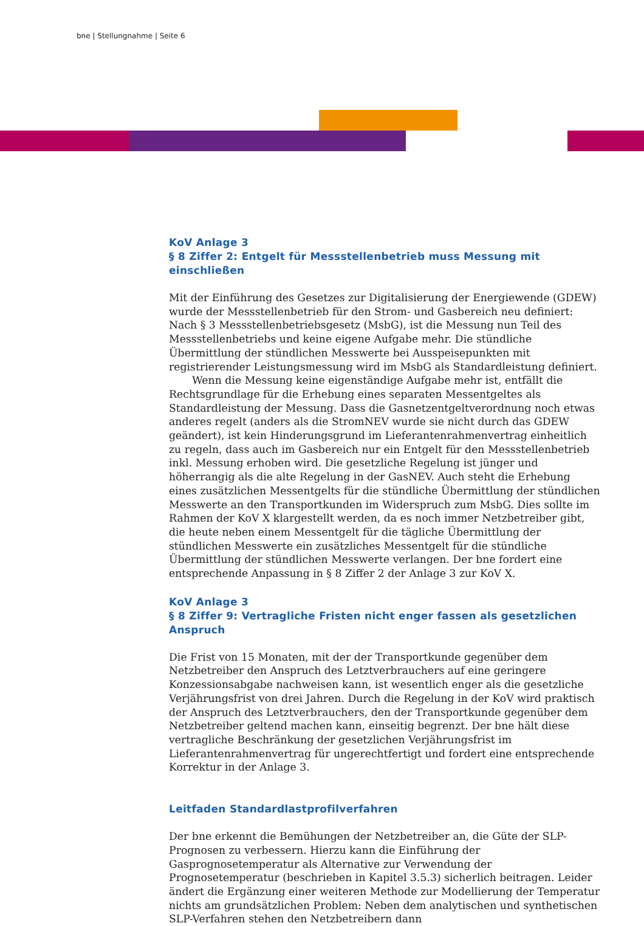bne | Stellungnahme | Seite 6
KoV Anlage 3
§ 8 Ziffer 2: Entgelt für Messstellenbetrieb muss Messung mit einschließen
Mit der Einführung des Gesetzes zur Digitalisierung der Energiewende (GDEW) wurde der Messstellenbetrieb für den Strom- und Gasbereich neu definiert: Nach § 3 Messstellenbetriebsgesetz (MsbG), ist die Messung nun Teil des Messstellenbetriebs und keine eigene Aufgabe mehr. Die stündliche Übermittlung der stündlichen Messwerte bei Ausspeisepunkten mit registrierender Leistungsmessung wird im MsbG als Standardleistung definiert.
Wenn die Messung keine eigenständige Aufgabe mehr ist, entfällt die Rechtsgrundlage für die Erhebung eines separaten Messentgeltes als Standardleistung der Messung. Dass die Gasnetzentgeltverordnung noch etwas anderes regelt (anders als die StromNEV wurde sie nicht durch das GDEW geändert), ist kein Hinderungsgrund im Lieferantenrahmenvertrag einheitlich zu regeln, dass auch im Gasbereich nur ein Entgelt für den Messstellenbetrieb inkl. Messung erhoben wird. Die gesetzliche Regelung ist jünger und höherrangig als die alte Regelung in der GasNEV. Auch steht die Erhebung eines zusätzlichen Messentgelts für die stündliche Übermittlung der stündlichen Messwerte an den Transportkunden im Widerspruch zum MsbG. Dies sollte im Rahmen der KoV X klargestellt werden, da es noch immer Netzbetreiber gibt, die heute neben einem Messentgelt für die tägliche Übermittlung der stündlichen Messwerte ein zusätzliches Messentgelt für die stündliche Übermittlung der stündlichen Messwerte verlangen. Der bne fordert eine entsprechende Anpassung in § 8 Ziffer 2 der Anlage 3 zur KoV X.
KoV Anlage 3
§ 8 Ziffer 9: Vertragliche Fristen nicht enger fassen als gesetzlichen Anspruch
Die Frist von 15 Monaten, mit der der Transportkunde gegenüber dem Netzbetreiber den Anspruch des Letztverbrauchers auf eine geringere Konzessionsabgabe nachweisen kann, ist wesentlich enger als die gesetzliche Verjährungsfrist von drei Jahren. Durch die Regelung in der KoV wird praktisch der Anspruch des Letztverbrauchers, den der Transportkunde gegenüber dem Netzbetreiber geltend machen kann, einseitig begrenzt. Der bne hält diese vertragliche Beschränkung der gesetzlichen Verjährungsfrist im Lieferantenrahmenvertrag für ungerechtfertigt und fordert eine entsprechende Korrektur in der Anlage 3.
Leitfaden Standardlastprofilverfahren
Der bne erkennt die Bemühungen der Netzbetreiber an, die Güte der SLP-Prognosen zu verbessern. Hierzu kann die Einführung der Gasprognosetemperatur als Alternative zur Verwendung der Prognosetemperatur (beschrieben in Kapitel 3.5.3) sicherlich beitragen. Leider ändert die Ergänzung einer weiteren Methode zur Modellierung der Temperatur nichts am grundsätzlichen Problem: Neben dem analytischen und synthetischen SLP-Verfahren stehen den Netzbetreibern dann